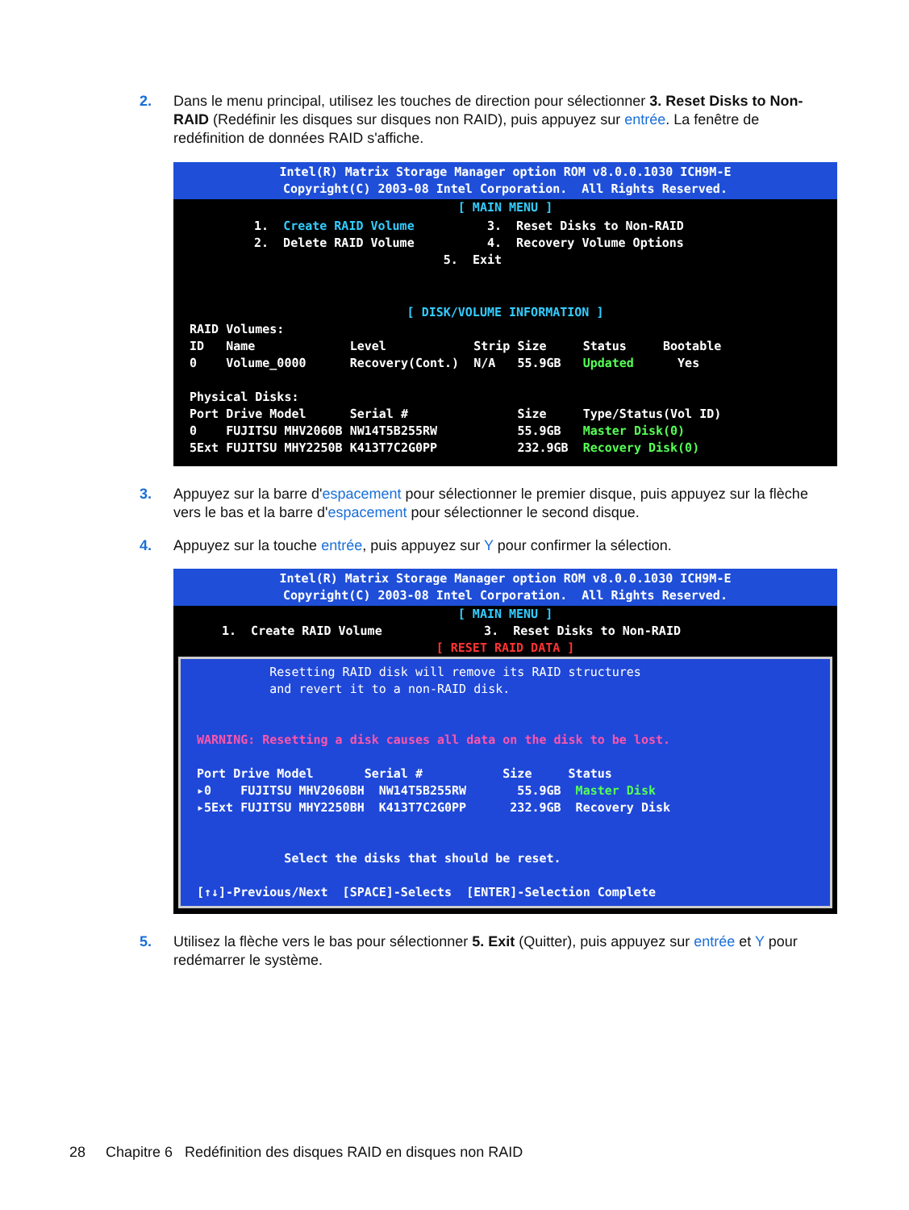2. Dans le menu principal, utilisez les touches de direction pour sélectionner 3. Reset Disks to Non-RAID (Redéfinir les disques sur disques non RAID), puis appuyez sur entrée. La fenêtre de redéfinition de données RAID s'affiche.
Intel(R) Matrix Storage Manager option ROM v8.0.0.1030 ICH9M-E Copyright(C) 2003-08 Intel Corporation. All Rights Reserved.
[ MAIN MENU ]
1. Create RAID Volume 3. Reset Disks to Non-RAID 2. Delete RAID Volume 4. Recovery Volume Options 5. Exit
[ DISK/VOLUME INFORMATION ]
RAID Volumes: ID Name Level Strip Size Status Bootable 0 Volume_0000 Recovery(Cont.) N/A 55.9GB Updated Yes Physical Disks: Port Drive Model Serial # Size Type/Status(Vol ID) 0 FUJITSU MHV2060B NW14T5B255RW 55.9GB Master Disk(0) 5Ext FUJITSU MHY2250B K413T7C2G0PP 232.9GB Recovery Disk(0)
3. Appuyez sur la barre d'espacement pour sélectionner le premier disque, puis appuyez sur la flèche vers le bas et la barre d'espacement pour sélectionner le second disque.
4. Appuyez sur la touche entrée, puis appuyez sur Y pour confirmer la sélection.
Intel(R) Matrix Storage Manager option ROM v8.0.0.1030 ICH9M-E Copyright(C) 2003-08 Intel Corporation. All Rights Reserved.
[ MAIN MENU ]
1. Create RAID Volume 3. Reset Disks to Non-RAID
[ RESET RAID DATA ]
Resetting RAID disk will remove its RAID structures and revert it to a non-RAID disk. WARNING: Resetting a disk causes all data on the disk to be lost. Port Drive Model Serial # Size Status ▸0 FUJITSU MHV2060BH NW14T5B255RW 55.9GB Master Disk ▸5Ext FUJITSU MHY2250BH K413T7C2G0PP 232.9GB Recovery Disk Select the disks that should be reset. [↑↓]-Previous/Next [SPACE]-Selects [ENTER]-Selection Complete
5. Utilisez la flèche vers le bas pour sélectionner 5. Exit (Quitter), puis appuyez sur entrée et Y pour redémarrer le système.
28 Chapitre 6 Redéfinition des disques RAID en disques non RAID